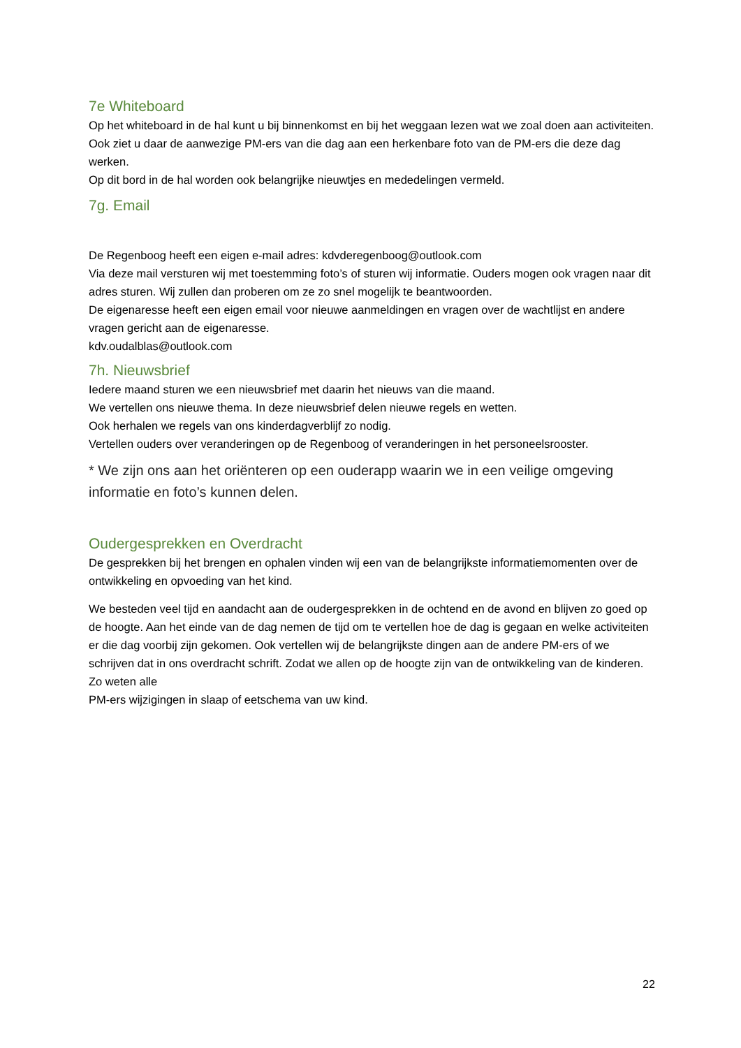7e Whiteboard
Op het whiteboard in de hal kunt u bij binnenkomst en bij het weggaan lezen wat we zoal doen aan activiteiten. Ook ziet u daar de aanwezige PM-ers van die dag aan een herkenbare foto van de PM-ers die deze dag werken.
Op dit bord in de hal worden ook belangrijke nieuwtjes en mededelingen vermeld.
7g. Email
De Regenboog heeft een eigen e-mail adres: kdvderegenboog@outlook.com
Via deze mail versturen wij met toestemming foto’s of sturen wij informatie. Ouders mogen ook vragen naar dit adres sturen. Wij zullen dan proberen om ze zo snel mogelijk te beantwoorden.
De eigenaresse heeft een eigen email voor nieuwe aanmeldingen en vragen over de wachtlijst en andere vragen gericht aan de eigenaresse.
kdv.oudalblas@outlook.com
7h. Nieuwsbrief
Iedere maand sturen we een nieuwsbrief met daarin het nieuws van die maand.
We vertellen ons nieuwe thema. In deze nieuwsbrief delen nieuwe regels en wetten.
Ook herhalen we regels van ons kinderdagverblijf zo nodig.
Vertellen ouders over veranderingen op de Regenboog of veranderingen in het personeelsrooster.
* We zijn ons aan het oriënteren op een ouderapp waarin we in een veilige omgeving informatie en foto’s kunnen delen.
Oudergesprekken en Overdracht
De gesprekken bij het brengen en ophalen vinden wij een van de belangrijkste informatiemomenten over de ontwikkeling en opvoeding van het kind.
We besteden veel tijd en aandacht aan de oudergesprekken in de ochtend en de avond en blijven zo goed op de hoogte. Aan het einde van de dag nemen de tijd om te vertellen hoe de dag is gegaan en welke activiteiten er die dag voorbij zijn gekomen. Ook vertellen wij de belangrijkste dingen aan de andere PM-ers of we schrijven dat in ons overdracht schrift. Zodat we allen op de hoogte zijn van de ontwikkeling van de kinderen. Zo weten alle
PM-ers wijzigingen in slaap of eetschema van uw kind.
22